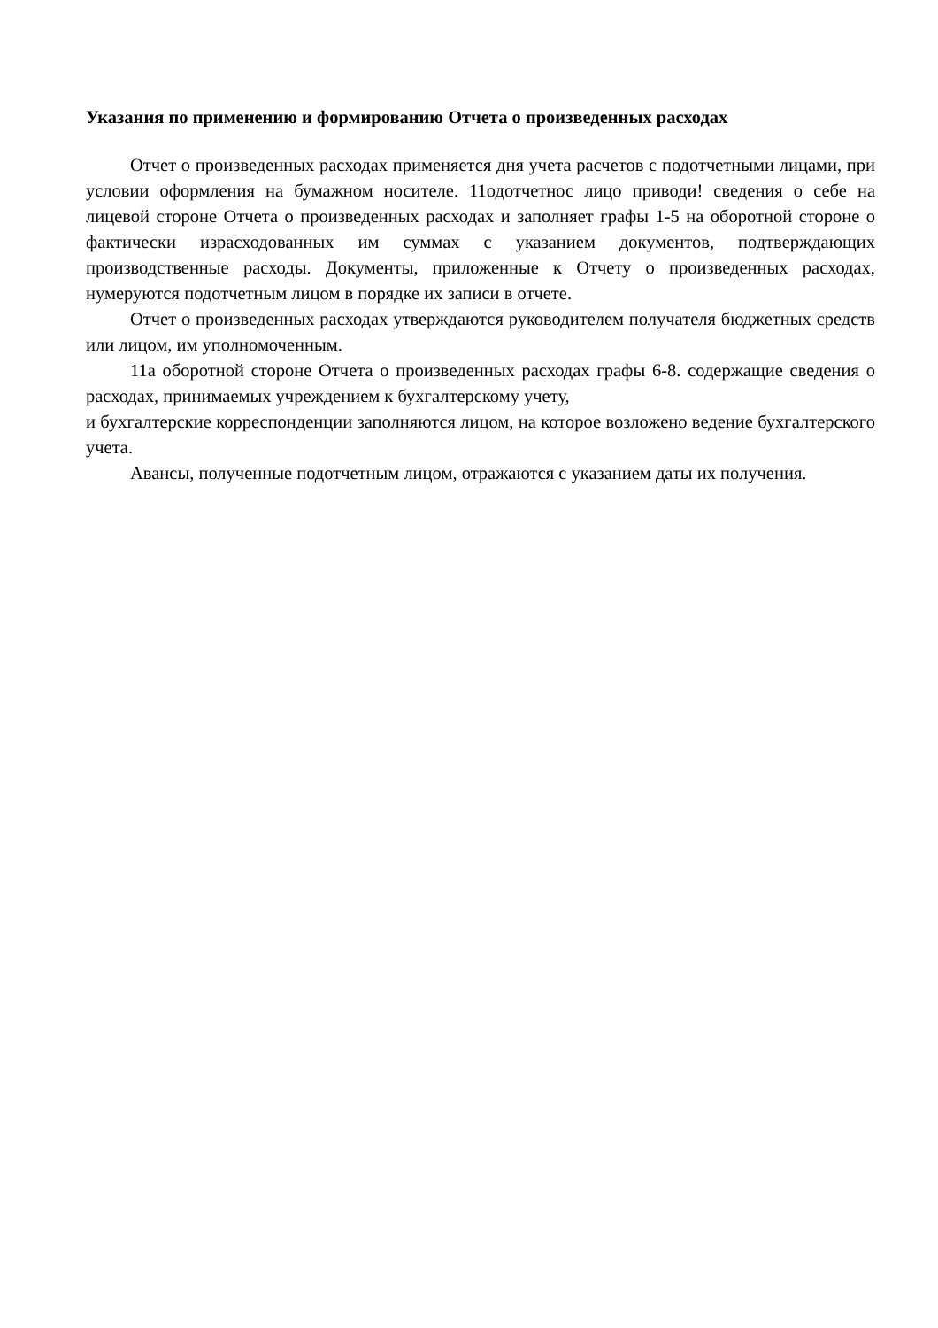Указания по применению и формированию Отчета о произведенных расходах
Отчет о произведенных расходах применяется дня учета расчетов с подотчетными лицами, при условии оформления на бумажном носителе. 11одотчетнос лицо приводи! сведения о себе на лицевой стороне Отчета о произведенных расходах и заполняет графы 1-5 на оборотной стороне о фактически израсходованных им суммах с указанием документов, подтверждающих производственные расходы. Документы, приложенные к Отчету о произведенных расходах, нумеруются подотчетным лицом в порядке их записи в отчете.
Отчет о произведенных расходах утверждаются руководителем получателя бюджетных средств или лицом, им уполномоченным.
11а оборотной стороне Отчета о произведенных расходах графы 6-8. содержащие сведения о расходах, принимаемых учреждением к бухгалтерскому учету,
и бухгалтерские корреспонденции заполняются лицом, на которое возложено ведение бухгалтерского учета.
Авансы, полученные подотчетным лицом, отражаются с указанием даты их получения.